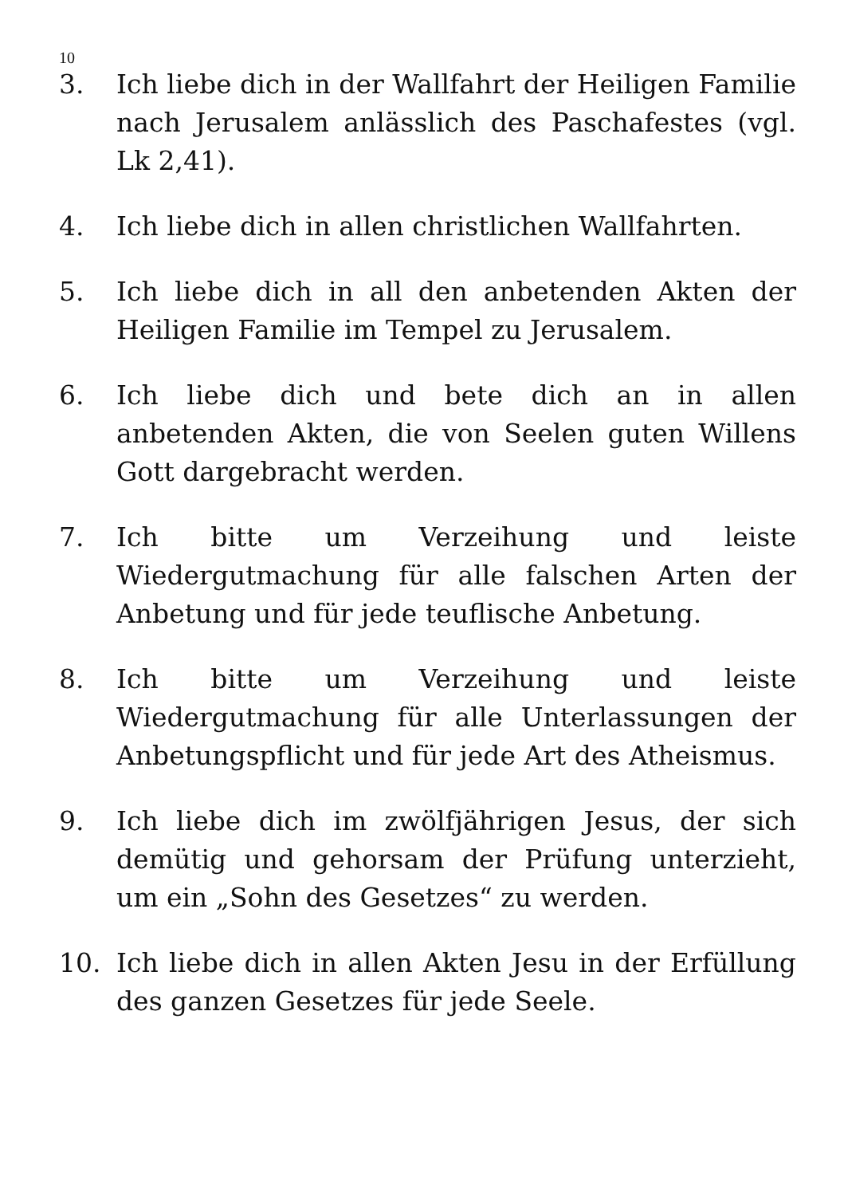10
3. Ich liebe dich in der Wallfahrt der Heiligen Familie nach Jerusalem anlässlich des Paschafestes (vgl. Lk 2,41).
4. Ich liebe dich in allen christlichen Wallfahrten.
5. Ich liebe dich in all den anbetenden Akten der Heiligen Familie im Tempel zu Jerusalem.
6. Ich liebe dich und bete dich an in allen anbetenden Akten, die von Seelen guten Willens Gott dargebracht werden.
7. Ich bitte um Verzeihung und leiste Wiedergutmachung für alle falschen Arten der Anbetung und für jede teuflische Anbetung.
8. Ich bitte um Verzeihung und leiste Wiedergutmachung für alle Unterlassungen der Anbetungspflicht und für jede Art des Atheismus.
9. Ich liebe dich im zwölfjährigen Jesus, der sich demütig und gehorsam der Prüfung unterzieht, um ein „Sohn des Gesetzes“ zu werden.
10. Ich liebe dich in allen Akten Jesu in der Erfüllung des ganzen Gesetzes für jede Seele.